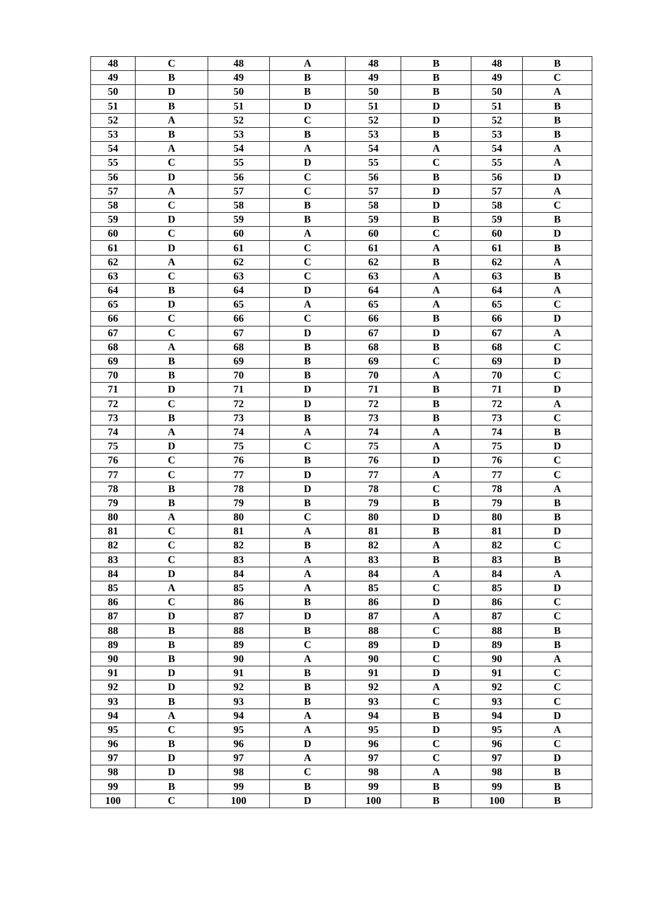| 48 | C | 48 | A | 48 | B | 48 | B |
| 49 | B | 49 | B | 49 | B | 49 | C |
| 50 | D | 50 | B | 50 | B | 50 | A |
| 51 | B | 51 | D | 51 | D | 51 | B |
| 52 | A | 52 | C | 52 | D | 52 | B |
| 53 | B | 53 | B | 53 | B | 53 | B |
| 54 | A | 54 | A | 54 | A | 54 | A |
| 55 | C | 55 | D | 55 | C | 55 | A |
| 56 | D | 56 | C | 56 | B | 56 | D |
| 57 | A | 57 | C | 57 | D | 57 | A |
| 58 | C | 58 | B | 58 | D | 58 | C |
| 59 | D | 59 | B | 59 | B | 59 | B |
| 60 | C | 60 | A | 60 | C | 60 | D |
| 61 | D | 61 | C | 61 | A | 61 | B |
| 62 | A | 62 | C | 62 | B | 62 | A |
| 63 | C | 63 | C | 63 | A | 63 | B |
| 64 | B | 64 | D | 64 | A | 64 | A |
| 65 | D | 65 | A | 65 | A | 65 | C |
| 66 | C | 66 | C | 66 | B | 66 | D |
| 67 | C | 67 | D | 67 | D | 67 | A |
| 68 | A | 68 | B | 68 | B | 68 | C |
| 69 | B | 69 | B | 69 | C | 69 | D |
| 70 | B | 70 | B | 70 | A | 70 | C |
| 71 | D | 71 | D | 71 | B | 71 | D |
| 72 | C | 72 | D | 72 | B | 72 | A |
| 73 | B | 73 | B | 73 | B | 73 | C |
| 74 | A | 74 | A | 74 | A | 74 | B |
| 75 | D | 75 | C | 75 | A | 75 | D |
| 76 | C | 76 | B | 76 | D | 76 | C |
| 77 | C | 77 | D | 77 | A | 77 | C |
| 78 | B | 78 | D | 78 | C | 78 | A |
| 79 | B | 79 | B | 79 | B | 79 | B |
| 80 | A | 80 | C | 80 | D | 80 | B |
| 81 | C | 81 | A | 81 | B | 81 | D |
| 82 | C | 82 | B | 82 | A | 82 | C |
| 83 | C | 83 | A | 83 | B | 83 | B |
| 84 | D | 84 | A | 84 | A | 84 | A |
| 85 | A | 85 | A | 85 | C | 85 | D |
| 86 | C | 86 | B | 86 | D | 86 | C |
| 87 | D | 87 | D | 87 | A | 87 | C |
| 88 | B | 88 | B | 88 | C | 88 | B |
| 89 | B | 89 | C | 89 | D | 89 | B |
| 90 | B | 90 | A | 90 | C | 90 | A |
| 91 | D | 91 | B | 91 | D | 91 | C |
| 92 | D | 92 | B | 92 | A | 92 | C |
| 93 | B | 93 | B | 93 | C | 93 | C |
| 94 | A | 94 | A | 94 | B | 94 | D |
| 95 | C | 95 | A | 95 | D | 95 | A |
| 96 | B | 96 | D | 96 | C | 96 | C |
| 97 | D | 97 | A | 97 | C | 97 | D |
| 98 | D | 98 | C | 98 | A | 98 | B |
| 99 | B | 99 | B | 99 | B | 99 | B |
| 100 | C | 100 | D | 100 | B | 100 | B |